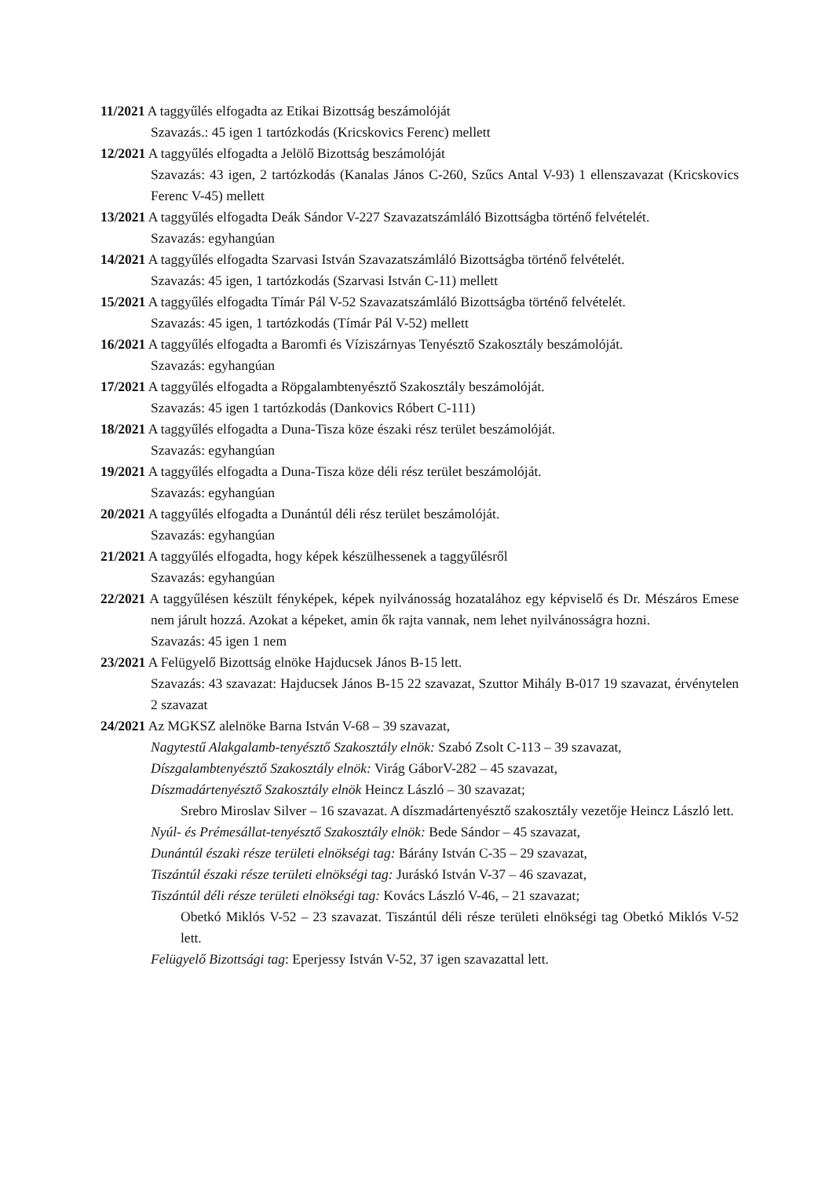11/2021 A taggyűlés elfogadta az Etikai Bizottság beszámolóját
Szavazás.: 45 igen 1 tartózkodás (Kricskovics Ferenc) mellett
12/2021 A taggyűlés elfogadta a Jelölő Bizottság beszámolóját
Szavazás: 43 igen, 2 tartózkodás (Kanalas János C-260, Szűcs Antal V-93) 1 ellenszavazat (Kricskovics Ferenc V-45) mellett
13/2021 A taggyűlés elfogadta Deák Sándor V-227 Szavazatszámláló Bizottságba történő felvételét.
Szavazás: egyhangúan
14/2021 A taggyűlés elfogadta Szarvasi István Szavazatszámláló Bizottságba történő felvételét.
Szavazás: 45 igen, 1 tartózkodás (Szarvasi István C-11) mellett
15/2021 A taggyűlés elfogadta Tímár Pál V-52 Szavazatszámláló Bizottságba történő felvételét.
Szavazás: 45 igen, 1 tartózkodás (Tímár Pál V-52) mellett
16/2021 A taggyűlés elfogadta a Baromfi és Víziszárnyas Tenyésztő Szakosztály beszámolóját.
Szavazás: egyhangúan
17/2021 A taggyűlés elfogadta a Röpgalambtenyésztő Szakosztály beszámolóját.
Szavazás: 45 igen 1 tartózkodás (Dankovics Róbert C-111)
18/2021 A taggyűlés elfogadta a Duna-Tisza köze északi rész terület beszámolóját.
Szavazás: egyhangúan
19/2021 A taggyűlés elfogadta a Duna-Tisza köze déli rész terület beszámolóját.
Szavazás: egyhangúan
20/2021 A taggyűlés elfogadta a Dunántúl déli rész terület beszámolóját.
Szavazás: egyhangúan
21/2021 A taggyűlés elfogadta, hogy képek készülhessenek a taggyűlésről
Szavazás: egyhangúan
22/2021 A taggyűlésen készült fényképek, képek nyilvánosság hozatalához egy képviselő és Dr. Mészáros Emese nem járult hozzá. Azokat a képeket, amin ők rajta vannak, nem lehet nyilvánosságra hozni.
Szavazás: 45 igen 1 nem
23/2021 A Felügyelő Bizottság elnöke Hajducsek János B-15 lett.
Szavazás: 43 szavazat: Hajducsek János B-15 22 szavazat, Szuttor Mihály B-017 19 szavazat, érvénytelen 2 szavazat
24/2021 Az MGKSZ alelnöke Barna István V-68 – 39 szavazat,
Nagytestű Alakgalamb-tenyésztő Szakosztály elnök: Szabó Zsolt C-113 – 39 szavazat,
Díszgalambtenyésztő Szakosztály elnök: Virág GáborV-282 – 45 szavazat,
Díszmadártenyésztő Szakosztály elnök Heincz László – 30 szavazat;
Srebro Miroslav Silver – 16 szavazat. A díszmadártenyésztő szakosztály vezetője Heincz László lett.
Nyúl- és Prémesállat-tenyésztő Szakosztály elnök: Bede Sándor – 45 szavazat,
Dunántúl északi része területi elnökségi tag: Bárány István C-35 – 29 szavazat,
Tiszántúl északi része területi elnökségi tag: Juráskó István V-37 – 46 szavazat,
Tiszántúl déli része területi elnökségi tag: Kovács László V-46, – 21 szavazat;
Obetkó Miklós V-52 – 23 szavazat. Tiszántúl déli része területi elnökségi tag Obetkó Miklós V-52 lett.
Felügyelő Bizottsági tag: Eperjessy István V-52, 37 igen szavazattal lett.